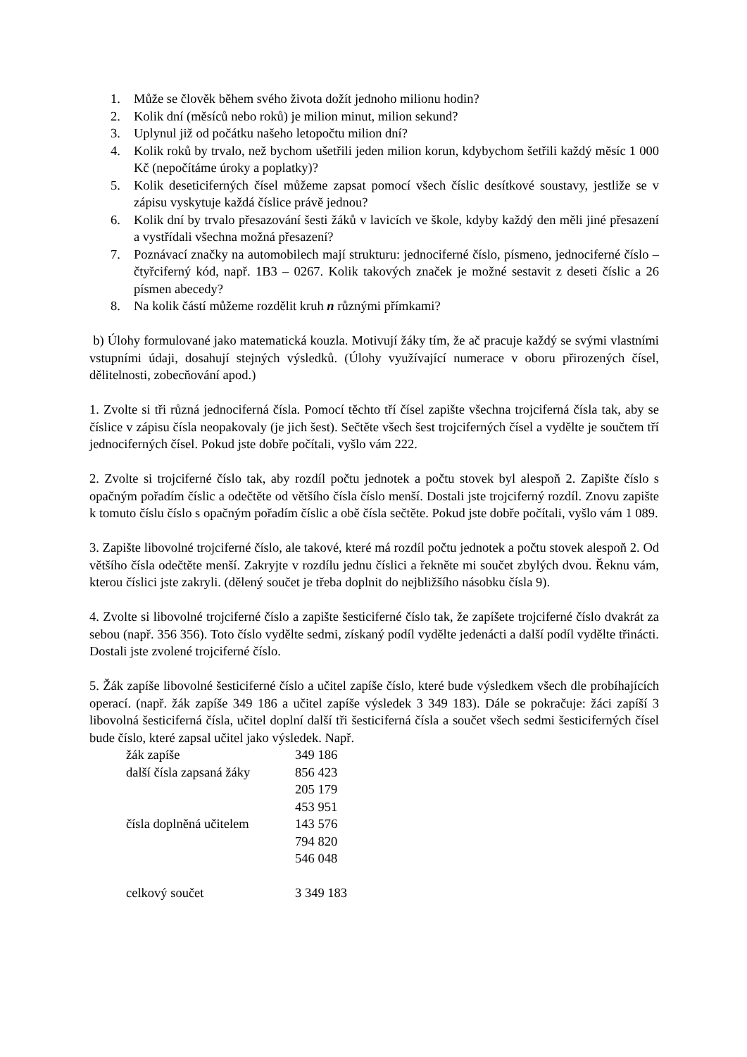1. Může se člověk během svého života dožít jednoho milionu hodin?
2. Kolik dní (měsíců nebo roků) je milion minut, milion sekund?
3. Uplynul již od počátku našeho letopočtu milion dní?
4. Kolik roků by trvalo, než bychom ušetřili jeden milion korun, kdybychom šetřili každý měsíc 1 000 Kč (nepočítáme úroky a poplatky)?
5. Kolik deseticiferných čísel můžeme zapsat pomocí všech číslic desítkové soustavy, jestliže se v zápisu vyskytuje každá číslice právě jednou?
6. Kolik dní by trvalo přesazování šesti žáků v lavicích ve škole, kdyby každý den měli jiné přesazení a vystřídali všechna možná přesazení?
7. Poznávací značky na automobilech mají strukturu: jednociferné číslo, písmeno, jednociferné číslo – čtyřciferný kód, např. 1B3 – 0267. Kolik takových značek je možné sestavit z deseti číslic a 26 písmen abecedy?
8. Na kolik částí můžeme rozdělit kruh n různými přímkami?
b) Úlohy formulované jako matematická kouzla. Motivují žáky tím, že ač pracuje každý se svými vlastními vstupními údaji, dosahují stejných výsledků. (Úlohy využívající numerace v oboru přirozených čísel, dělitelnosti, zobecňování apod.)
1. Zvolte si tři různá jednociferná čísla. Pomocí těchto tří čísel zapište všechna trojciferná čísla tak, aby se číslice v zápisu čísla neopakovaly (je jich šest). Sečtěte všech šest trojciferných čísel a vydělte je součtem tří jednociferných čísel. Pokud jste dobře počítali, vyšlo vám 222.
2. Zvolte si trojciferné číslo tak, aby rozdíl počtu jednotek a počtu stovek byl alespoň 2. Zapište číslo s opačným pořadím číslic a odečtěte od většího čísla číslo menší. Dostali jste trojciferný rozdíl. Znovu zapište k tomuto číslu číslo s opačným pořadím číslic a obě čísla sečtěte. Pokud jste dobře počítali, vyšlo vám 1 089.
3. Zapište libovolné trojciferné číslo, ale takové, které má rozdíl počtu jednotek a počtu stovek alespoň 2. Od většího čísla odečtěte menší. Zakryjte v rozdílu jednu číslici a řekněte mi součet zbylých dvou. Řeknu vám, kterou číslici jste zakryli. (dělený součet je třeba doplnit do nejbližšího násobku čísla 9).
4. Zvolte si libovolné trojciferné číslo a zapište šesticiferné číslo tak, že zapíšete trojciferné číslo dvakrát za sebou (např. 356 356). Toto číslo vydělte sedmi, získaný podíl vydělte jedenácti a další podíl vydělte třinácti. Dostali jste zvolené trojciferné číslo.
5. Žák zapíše libovolné šesticiferné číslo a učitel zapíše číslo, které bude výsledkem všech dle probíhajících operací. (např. žák zapíše 349 186 a učitel zapíše výsledek 3 349 183). Dále se pokračuje: žáci zapíší 3 libovolná šesticiferná čísla, učitel doplní další tři šesticiferná čísla a součet všech sedmi šesticiferných čísel bude číslo, které zapsal učitel jako výsledek. Např.
| žák zapíše | 349 186 |
| další čísla zapsaná žáky | 856 423 |
| | 205 179 |
| | 453 951 |
| čísla doplněná učitelem | 143 576 |
| | 794 820 |
| | 546 048 |
| celkový součet | 3 349 183 |